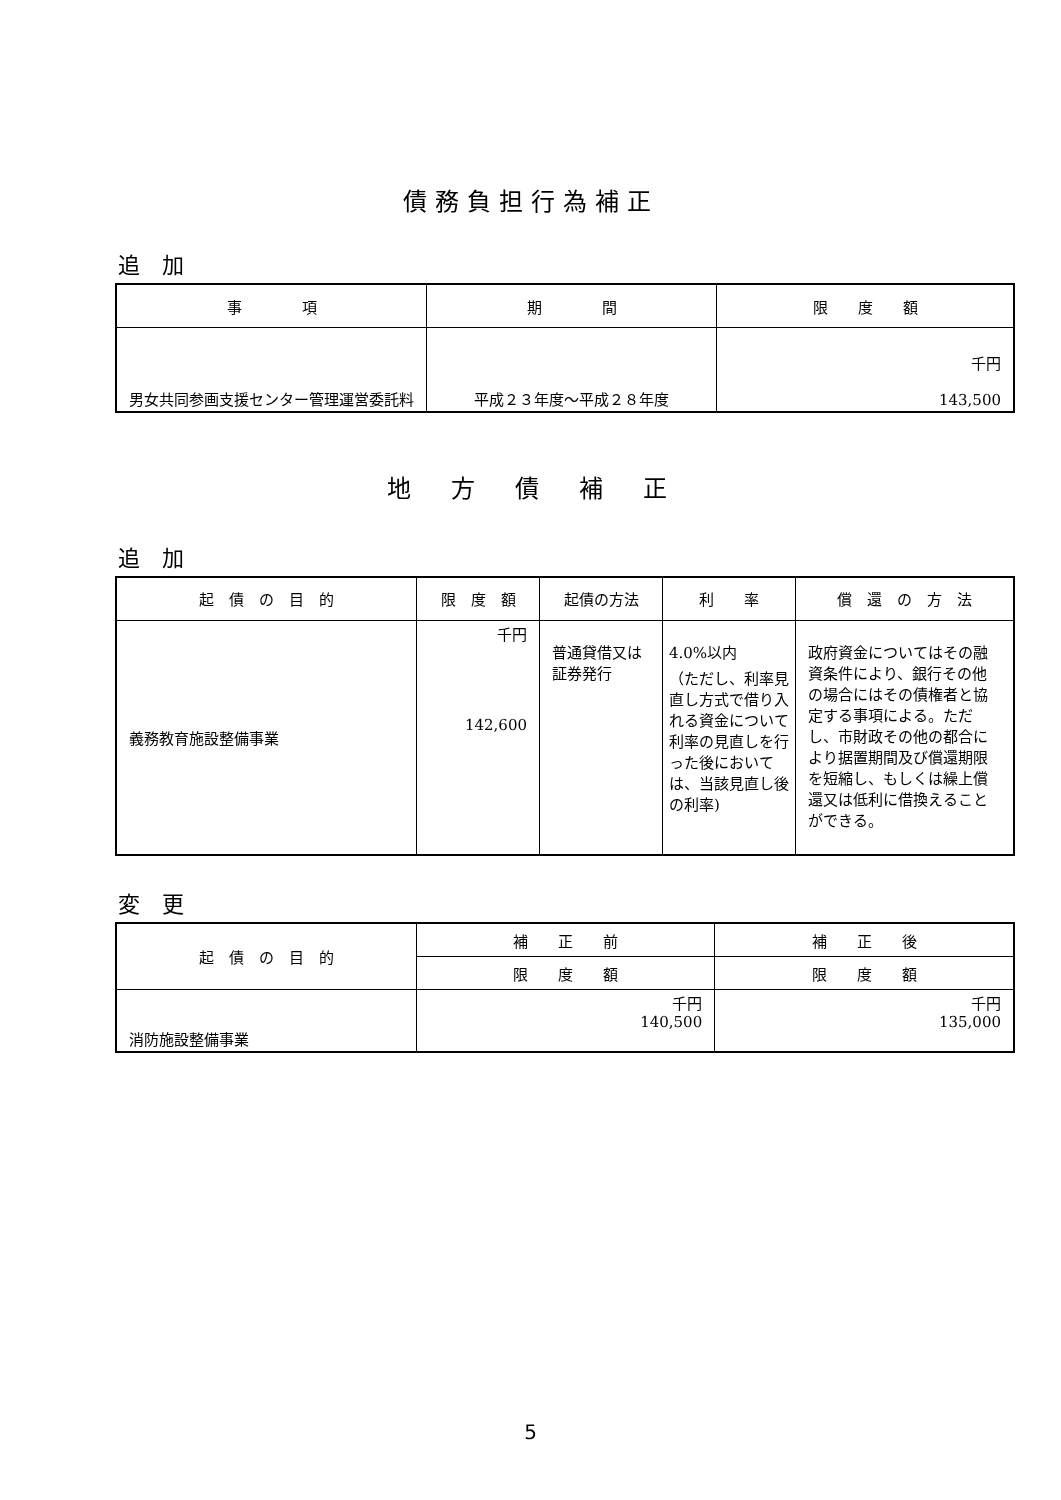債務負担行為補正
追　加
| 事 項 | 期 間 | 限 度 額 |
| --- | --- | --- |
| 男女共同参画支援センター管理運営委託料 | 平成２３年度～平成２８年度 | 千円 143,500 |
地　方　債　補　正
追　加
| 起 債 の 目 的 | 限 度 額 | 起債の方法 | 利 率 | 償 還 の 方 法 |
| --- | --- | --- | --- | --- |
| 義務教育施設整備事業 | 千円 142,600 | 普通貸借又は 証券発行 | 4.0%以内 （ただし、利率見直し方式で借り入れる資金について利率の見直しを行った後においては、当該見直し後の利率) | 政府資金についてはその融資条件により、銀行その他の場合にはその債権者と協定する事項による。ただし、市財政その他の都合により据置期間及び償還期限を短縮し、もしくは繰上償還又は低利に借換えることができる。 |
変　更
| 起 債 の 目 的 | 補 正 前 | 補 正 後 |
| --- | --- | --- |
| | 限 度 額 | 限 度 額 |
| 消防施設整備事業 | 千円 140,500 | 千円 135,000 |
5